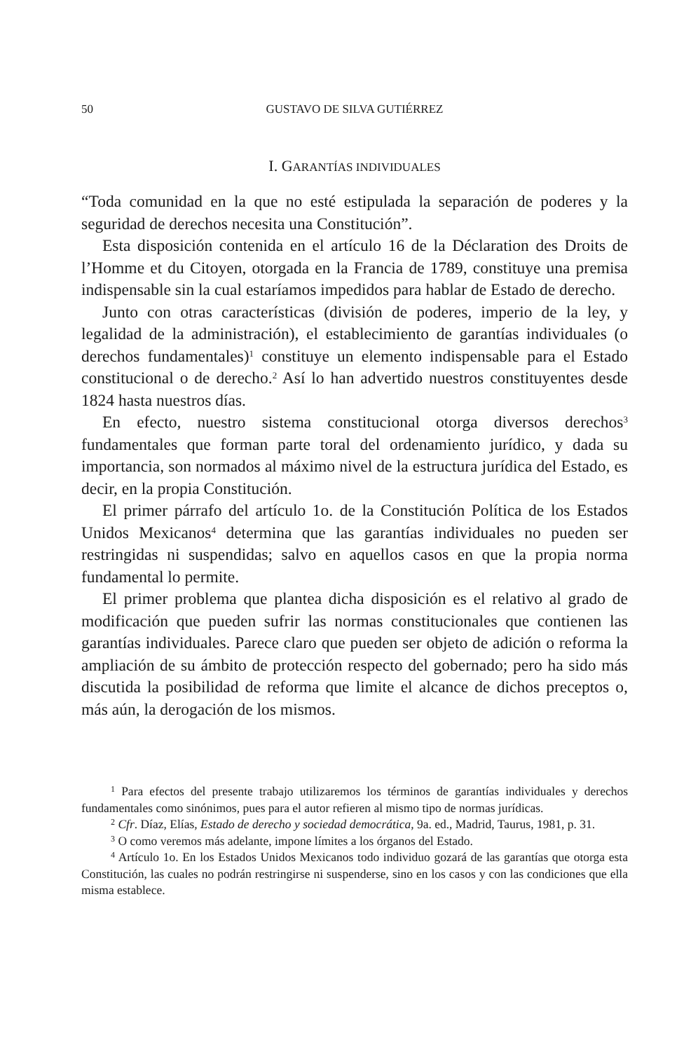50 GUSTAVO DE SILVA GUTIÉRREZ
I. GARANTÍAS INDIVIDUALES
“Toda comunidad en la que no esté estipulada la separación de poderes y la seguridad de derechos necesita una Constitución”.
Esta disposición contenida en el artículo 16 de la Déclaration des Droits de l’Homme et du Citoyen, otorgada en la Francia de 1789, constituye una premisa indispensable sin la cual estaríamos impedidos para hablar de Estado de derecho.
Junto con otras características (división de poderes, imperio de la ley, y legalidad de la administración), el establecimiento de garantías individuales (o derechos fundamentales)<sup>1</sup> constituye un elemento indispensable para el Estado constitucional o de derecho.<sup>2</sup> Así lo han advertido nuestros constituyentes desde 1824 hasta nuestros días.
En efecto, nuestro sistema constitucional otorga diversos derechos<sup>3</sup> fundamentales que forman parte toral del ordenamiento jurídico, y dada su importancia, son normados al máximo nivel de la estructura jurídica del Estado, es decir, en la propia Constitución.
El primer párrafo del artículo 1o. de la Constitución Política de los Estados Unidos Mexicanos<sup>4</sup> determina que las garantías individuales no pueden ser restringidas ni suspendidas; salvo en aquellos casos en que la propia norma fundamental lo permite.
El primer problema que plantea dicha disposición es el relativo al grado de modificación que pueden sufrir las normas constitucionales que contienen las garantías individuales. Parece claro que pueden ser objeto de adición o reforma la ampliación de su ámbito de protección respecto del gobernado; pero ha sido más discutida la posibilidad de reforma que limite el alcance de dichos preceptos o, más aún, la derogación de los mismos.
<sup>1</sup> Para efectos del presente trabajo utilizaremos los términos de garantías individuales y derechos fundamentales como sinónimos, pues para el autor refieren al mismo tipo de normas jurídicas.
<sup>2</sup> Cfr. Díaz, Elías, Estado de derecho y sociedad democrática, 9a. ed., Madrid, Taurus, 1981, p. 31.
<sup>3</sup> O como veremos más adelante, impone límites a los órganos del Estado.
<sup>4</sup> Artículo 1o. En los Estados Unidos Mexicanos todo individuo gozará de las garantías que otorga esta Constitución, las cuales no podrán restringirse ni suspenderse, sino en los casos y con las condiciones que ella misma establece.